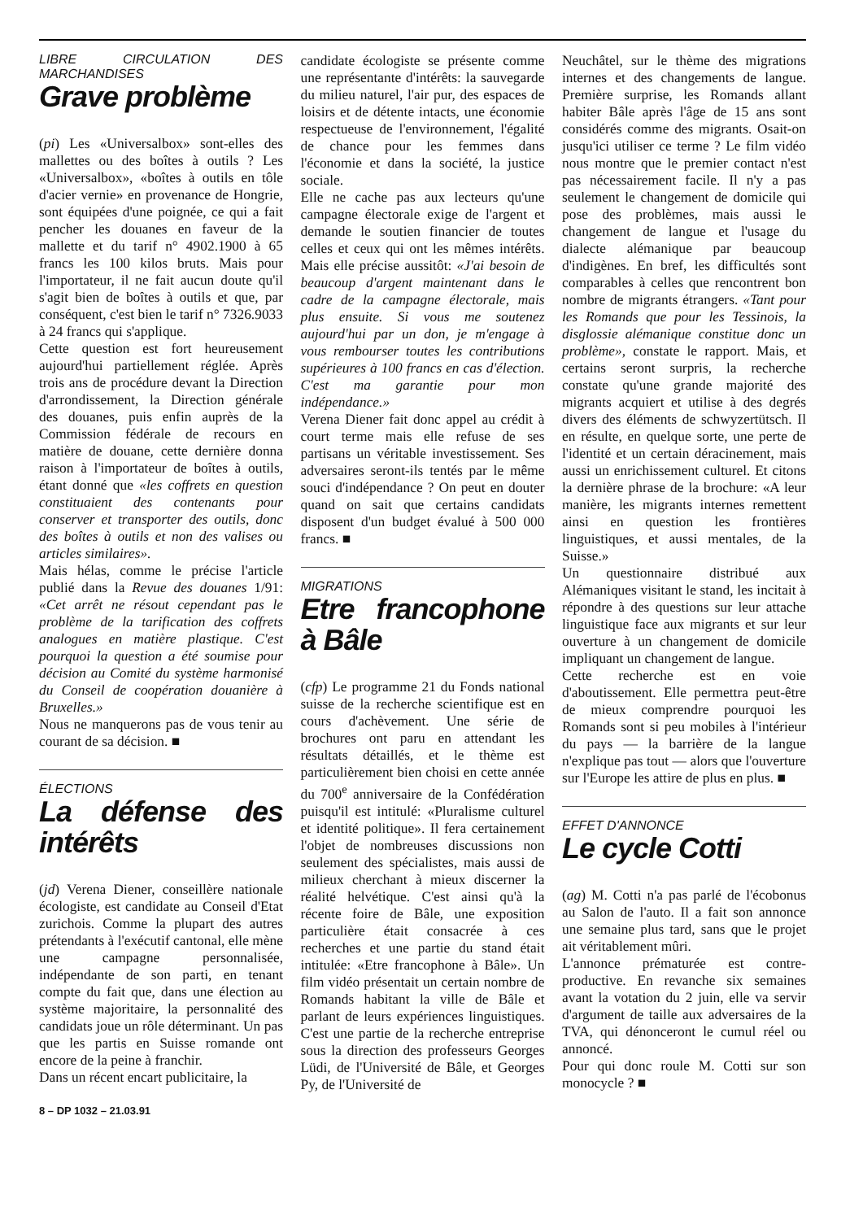LIBRE CIRCULATION DES MARCHANDISES
Grave problème
(pi) Les «Universalbox» sont-elles des mallettes ou des boîtes à outils ? Les «Universalbox», «boîtes à outils en tôle d'acier vernie» en provenance de Hongrie, sont équipées d'une poignée, ce qui a fait pencher les douanes en faveur de la mallette et du tarif n° 4902.1900 à 65 francs les 100 kilos bruts. Mais pour l'importateur, il ne fait aucun doute qu'il s'agit bien de boîtes à outils et que, par conséquent, c'est bien le tarif n° 7326.9033 à 24 francs qui s'applique.
Cette question est fort heureusement aujourd'hui partiellement réglée. Après trois ans de procédure devant la Direction d'arrondissement, la Direction générale des douanes, puis enfin auprès de la Commission fédérale de recours en matière de douane, cette dernière donna raison à l'importateur de boîtes à outils, étant donné que «les coffrets en question constituaient des contenants pour conserver et transporter des outils, donc des boîtes à outils et non des valises ou articles similaires».
Mais hélas, comme le précise l'article publié dans la Revue des douanes 1/91: «Cet arrêt ne résout cependant pas le problème de la tarification des coffrets analogues en matière plastique. C'est pourquoi la question a été soumise pour décision au Comité du système harmonisé du Conseil de coopération douanière à Bruxelles.»
Nous ne manquerons pas de vous tenir au courant de sa décision. ■
ÉLECTIONS
La défense des intérêts
(jd) Verena Diener, conseillère nationale écologiste, est candidate au Conseil d'Etat zurichois. Comme la plupart des autres prétendants à l'exécutif cantonal, elle mène une campagne personnalisée, indépendante de son parti, en tenant compte du fait que, dans une élection au système majoritaire, la personnalité des candidats joue un rôle déterminant. Un pas que les partis en Suisse romande ont encore de la peine à franchir.
Dans un récent encart publicitaire, la
8 – DP 1032 – 21.03.91
candidate écologiste se présente comme une représentante d'intérêts: la sauvegarde du milieu naturel, l'air pur, des espaces de loisirs et de détente intacts, une économie respectueuse de l'environnement, l'égalité de chance pour les femmes dans l'économie et dans la société, la justice sociale.
Elle ne cache pas aux lecteurs qu'une campagne électorale exige de l'argent et demande le soutien financier de toutes celles et ceux qui ont les mêmes intérêts. Mais elle précise aussitôt: «J'ai besoin de beaucoup d'argent maintenant dans le cadre de la campagne électorale, mais plus ensuite. Si vous me soutenez aujourd'hui par un don, je m'engage à vous rembourser toutes les contributions supérieures à 100 francs en cas d'élection. C'est ma garantie pour mon indépendance.»
Verena Diener fait donc appel au crédit à court terme mais elle refuse de ses partisans un véritable investissement. Ses adversaires seront-ils tentés par le même souci d'indépendance ? On peut en douter quand on sait que certains candidats disposent d'un budget évalué à 500 000 francs. ■
MIGRATIONS
Etre francophone à Bâle
(cfp) Le programme 21 du Fonds national suisse de la recherche scientifique est en cours d'achèvement. Une série de brochures ont paru en attendant les résultats détaillés, et le thème est particulièrement bien choisi en cette année du 700<sup>e</sup> anniversaire de la Confédération puisqu'il est intitulé: «Pluralisme culturel et identité politique». Il fera certainement l'objet de nombreuses discussions non seulement des spécialistes, mais aussi de milieux cherchant à mieux discerner la réalité helvétique. C'est ainsi qu'à la récente foire de Bâle, une exposition particulière était consacrée à ces recherches et une partie du stand était intitulée: «Etre francophone à Bâle». Un film vidéo présentait un certain nombre de Romands habitant la ville de Bâle et parlant de leurs expériences linguistiques. C'est une partie de la recherche entreprise sous la direction des professeurs Georges Lüdi, de l'Université de Bâle, et Georges Py, de l'Université de
Neuchâtel, sur le thème des migrations internes et des changements de langue. Première surprise, les Romands allant habiter Bâle après l'âge de 15 ans sont considérés comme des migrants. Osait-on jusqu'ici utiliser ce terme ? Le film vidéo nous montre que le premier contact n'est pas nécessairement facile. Il n'y a pas seulement le changement de domicile qui pose des problèmes, mais aussi le changement de langue et l'usage du dialecte alémanique par beaucoup d'indigènes. En bref, les difficultés sont comparables à celles que rencontrent bon nombre de migrants étrangers. «Tant pour les Romands que pour les Tessinois, la disglossie alémanique constitue donc un problème», constate le rapport. Mais, et certains seront surpris, la recherche constate qu'une grande majorité des migrants acquiert et utilise à des degrés divers des éléments de schwyzertütsch. Il en résulte, en quelque sorte, une perte de l'identité et un certain déracinement, mais aussi un enrichissement culturel. Et citons la dernière phrase de la brochure: «A leur manière, les migrants internes remettent ainsi en question les frontières linguistiques, et aussi mentales, de la Suisse.»
Un questionnaire distribué aux Alémaniques visitant le stand, les incitait à répondre à des questions sur leur attache linguistique face aux migrants et sur leur ouverture à un changement de domicile impliquant un changement de langue.
Cette recherche est en voie d'aboutissement. Elle permettra peut-être de mieux comprendre pourquoi les Romands sont si peu mobiles à l'intérieur du pays — la barrière de la langue n'explique pas tout — alors que l'ouverture sur l'Europe les attire de plus en plus. ■
EFFET D'ANNONCE
Le cycle Cotti
(ag) M. Cotti n'a pas parlé de l'écobonus au Salon de l'auto. Il a fait son annonce une semaine plus tard, sans que le projet ait véritablement mûri.
L'annonce prématurée est contre-productive. En revanche six semaines avant la votation du 2 juin, elle va servir d'argument de taille aux adversaires de la TVA, qui dénonceront le cumul réel ou annoncé.
Pour qui donc roule M. Cotti sur son monocycle ? ■